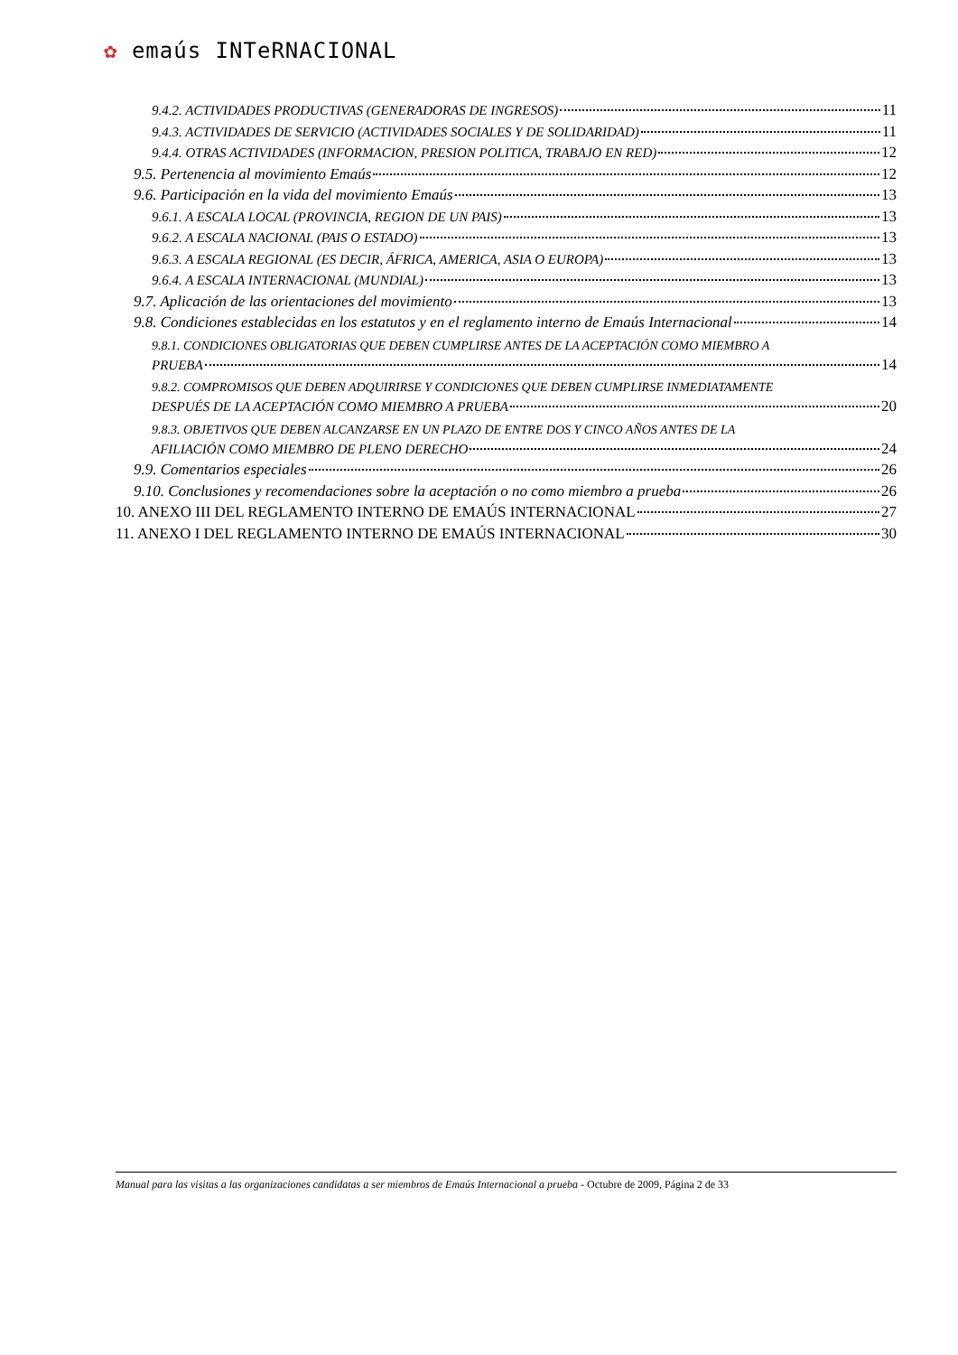✿ emaús INTeRNACIONAL
9.4.2. ACTIVIDADES PRODUCTIVAS (GENERADORAS DE INGRESOS) 11
9.4.3. ACTIVIDADES DE SERVICIO (ACTIVIDADES SOCIALES Y DE SOLIDARIDAD) 11
9.4.4. OTRAS ACTIVIDADES (INFORMACION, PRESION POLITICA, TRABAJO EN RED) 12
9.5. Pertenencia al movimiento Emaús 12
9.6. Participación en la vida del movimiento Emaús 13
9.6.1. A ESCALA LOCAL (PROVINCIA, REGION DE UN PAIS) 13
9.6.2. A ESCALA NACIONAL (PAIS O ESTADO) 13
9.6.3. A ESCALA REGIONAL (ES DECIR, ÁFRICA, AMERICA, ASIA O EUROPA) 13
9.6.4. A ESCALA INTERNACIONAL (MUNDIAL) 13
9.7. Aplicación de las orientaciones del movimiento 13
9.8. Condiciones establecidas en los estatutos y en el reglamento interno de Emaús Internacional 14
9.8.1. CONDICIONES OBLIGATORIAS QUE DEBEN CUMPLIRSE ANTES DE LA ACEPTACIÓN COMO MIEMBRO A
PRUEBA 14
9.8.2. COMPROMISOS QUE DEBEN ADQUIRIRSE Y CONDICIONES QUE DEBEN CUMPLIRSE INMEDIATAMENTE
DESPUÉS DE LA ACEPTACIÓN COMO MIEMBRO A PRUEBA 20
9.8.3. OBJETIVOS QUE DEBEN ALCANZARSE EN UN PLAZO DE ENTRE DOS Y CINCO AÑOS ANTES DE LA
AFILIACIÓN COMO MIEMBRO DE PLENO DERECHO 24
9.9. Comentarios especiales 26
9.10. Conclusiones y recomendaciones sobre la aceptación o no como miembro a prueba 26
10. ANEXO III DEL REGLAMENTO INTERNO DE EMAÚS INTERNACIONAL 27
11. ANEXO I DEL REGLAMENTO INTERNO DE EMAÚS INTERNACIONAL 30
Manual para las visitas a las organizaciones candidatas a ser miembros de Emaús Internacional a prueba - Octubre de 2009, Página 2 de 33